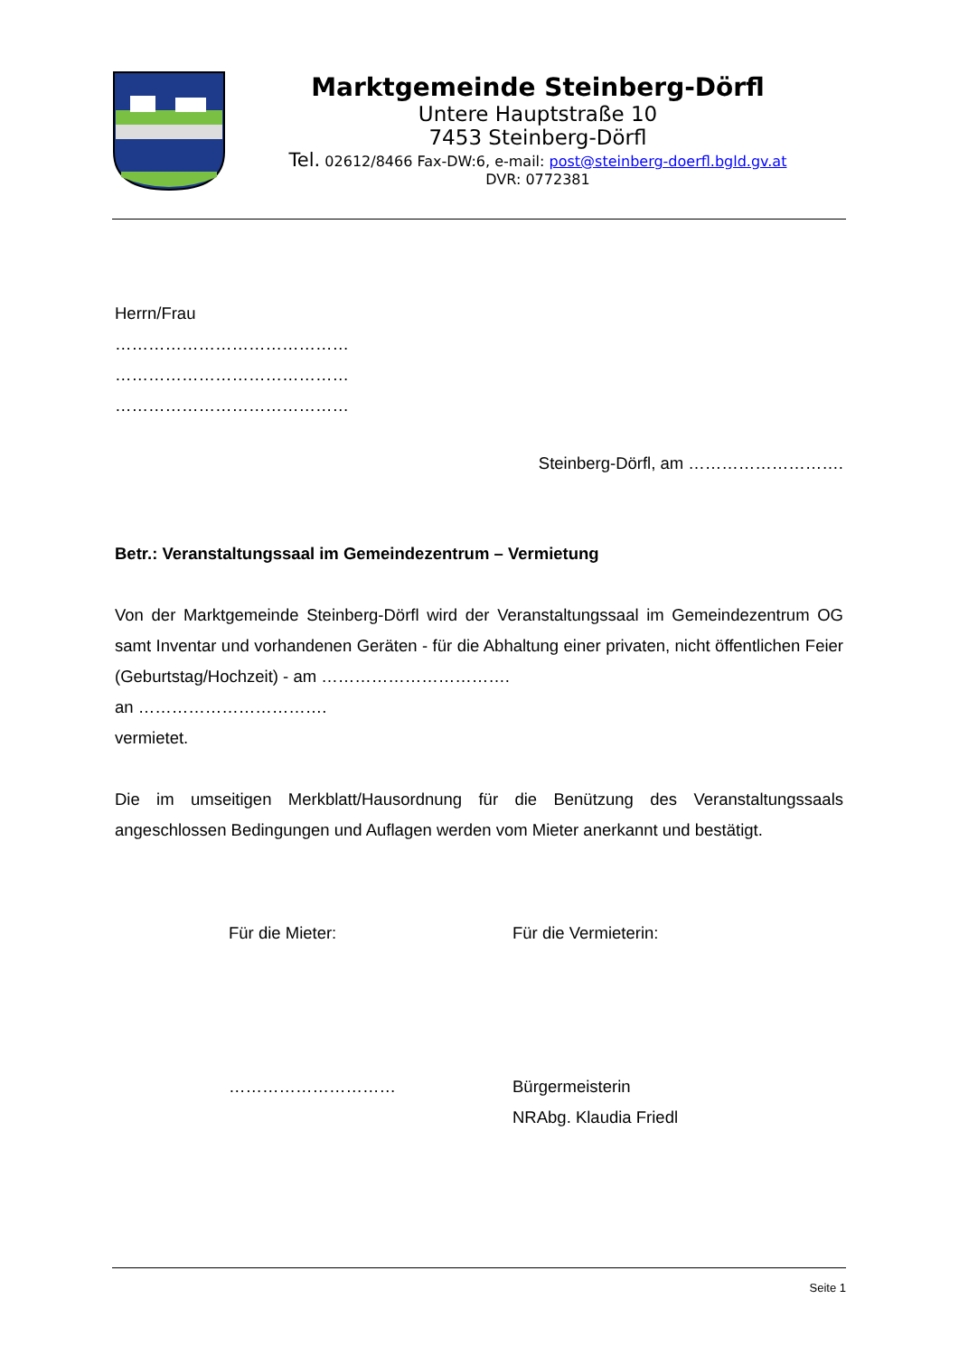Marktgemeinde Steinberg-Dörfl
Untere Hauptstraße 10
7453 Steinberg-Dörfl
Tel. 02612/8466 Fax-DW:6, e-mail: post@steinberg-doerfl.bgld.gv.at
DVR: 0772381
Herrn/Frau
……………………………………
……………………………………
……………………………………
Steinberg-Dörfl, am ……………………….
Betr.: Veranstaltungssaal im Gemeindezentrum – Vermietung
Von der Marktgemeinde Steinberg-Dörfl wird der Veranstaltungssaal im Gemeindezentrum OG samt Inventar und vorhandenen Geräten - für die Abhaltung einer privaten, nicht öffentlichen Feier (Geburtstag/Hochzeit) - am …………………………….
an …………………………….
vermietet.
Die im umseitigen Merkblatt/Hausordnung für die Benützung des Veranstaltungssaals angeschlossen Bedingungen und Auflagen werden vom Mieter anerkannt und bestätigt.
Für die Mieter:
…………………………
Für die Vermieterin:
Bürgermeisterin
NRAbg. Klaudia Friedl
Seite 1